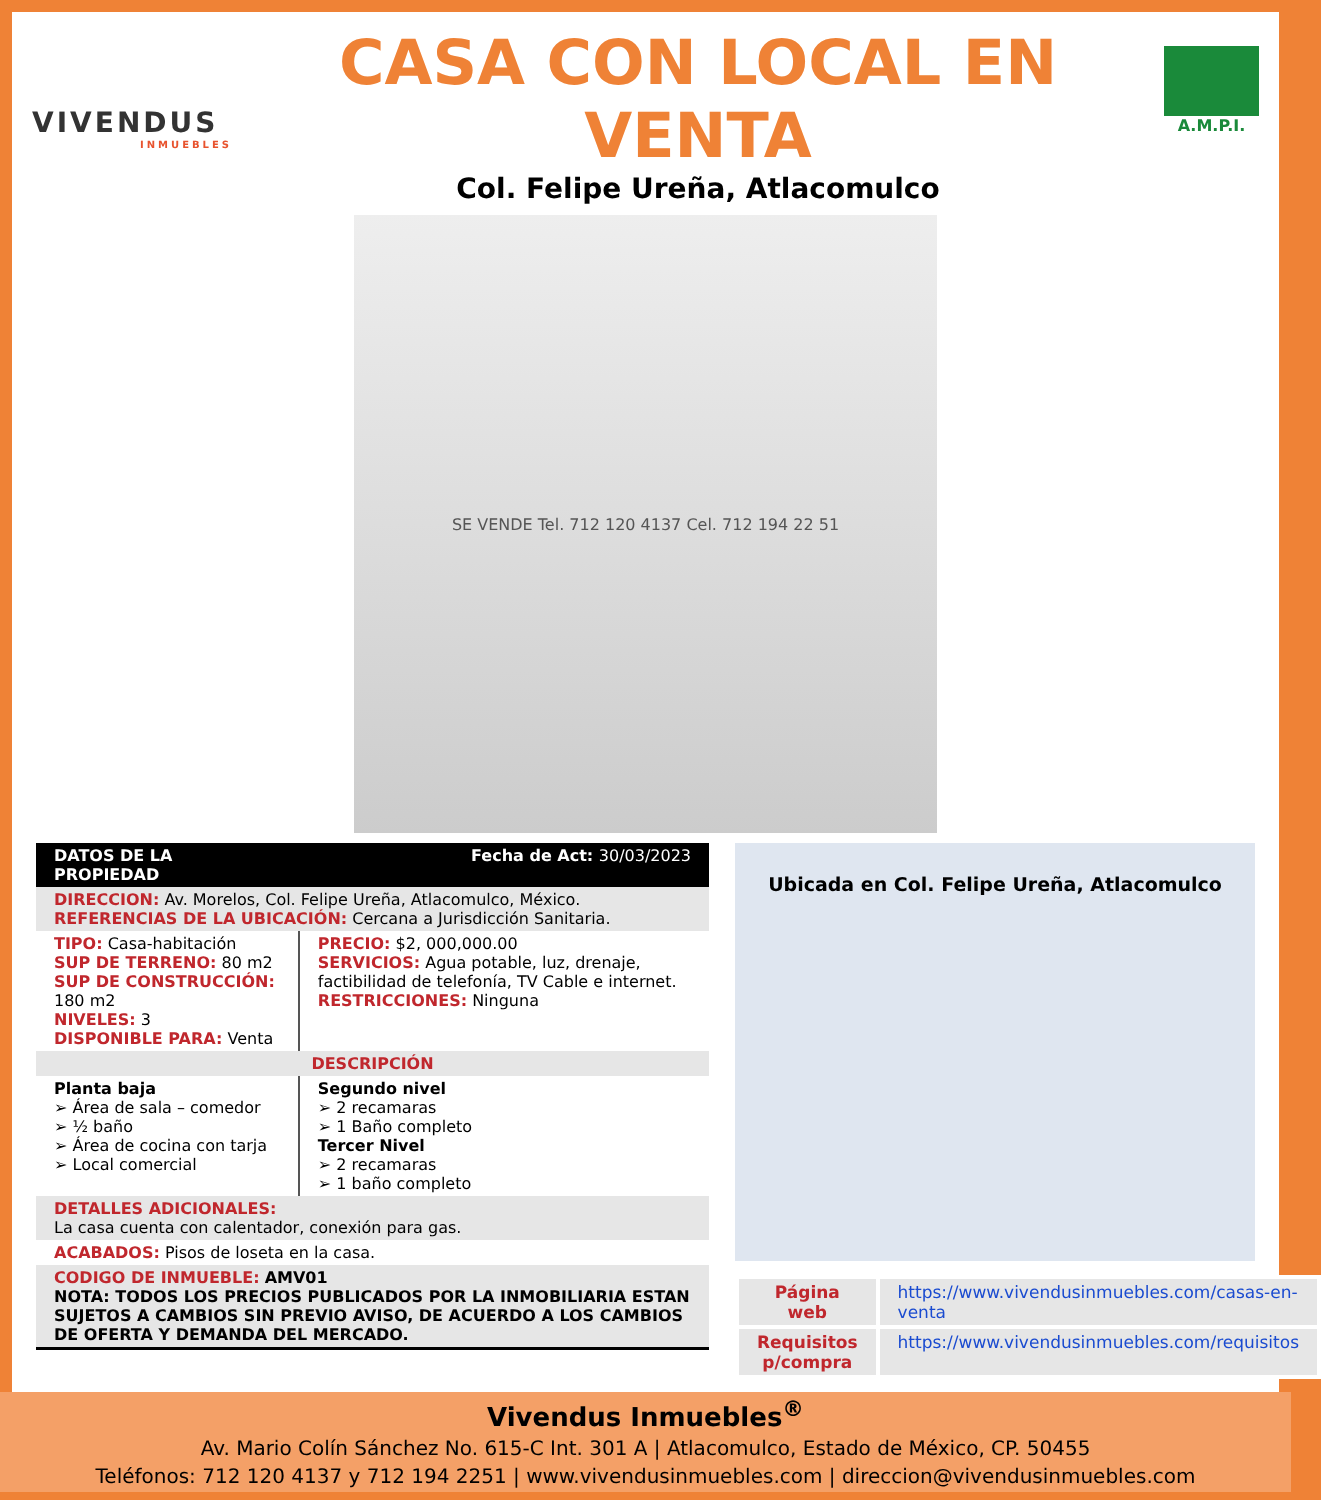VIVENDUS
INMUEBLES
CASA CON LOCAL EN VENTA
Col. Felipe Ureña, Atlacomulco
A.M.P.I.
SE VENDE Tel. 712 120 4137 Cel. 712 194 22 51
| DATOS DE LA PROPIEDAD | Fecha de Act: 30/03/2023 |
| --- | --- |
| DIRECCION: Av. Morelos, Col. Felipe Ureña, Atlacomulco, México. REFERENCIAS DE LA UBICACIÓN: Cercana a Jurisdicción Sanitaria. | |
| TIPO: Casa-habitación SUP DE TERRENO: 80 m2 SUP DE CONSTRUCCIÓN: 180 m2 NIVELES: 3 DISPONIBLE PARA: Venta | PRECIO: $2, 000,000.00 SERVICIOS: Agua potable, luz, drenaje, factibilidad de telefonía, TV Cable e internet. RESTRICCIONES: Ninguna |
| DESCRIPCIÓN | |
| Planta baja ➢ Área de sala – comedor ➢ ½ baño ➢ Área de cocina con tarja ➢ Local comercial | Segundo nivel ➢ 2 recamaras ➢ 1 Baño completo Tercer Nivel ➢ 2 recamaras ➢ 1 baño completo |
| DETALLES ADICIONALES: La casa cuenta con calentador, conexión para gas. | |
| ACABADOS: Pisos de loseta en la casa. | |
| CODIGO DE INMUEBLE: AMV01 NOTA: TODOS LOS PRECIOS PUBLICADOS POR LA INMOBILIARIA ESTAN SUJETOS A CAMBIOS SIN PREVIO AVISO, DE ACUERDO A LOS CAMBIOS DE OFERTA Y DEMANDA DEL MERCADO. | |
Ubicada en Col. Felipe Ureña, Atlacomulco
| Página web | https://www.vivendusinmuebles.com/casas-en-venta |
| Requisitos p/compra | https://www.vivendusinmuebles.com/requisitos |
Vivendus Inmuebles<sup>®</sup>
Av. Mario Colín Sánchez No. 615-C Int. 301 A | Atlacomulco, Estado de México, CP. 50455
Teléfonos: 712 120 4137 y 712 194 2251 | www.vivendusinmuebles.com | direccion@vivendusinmuebles.com